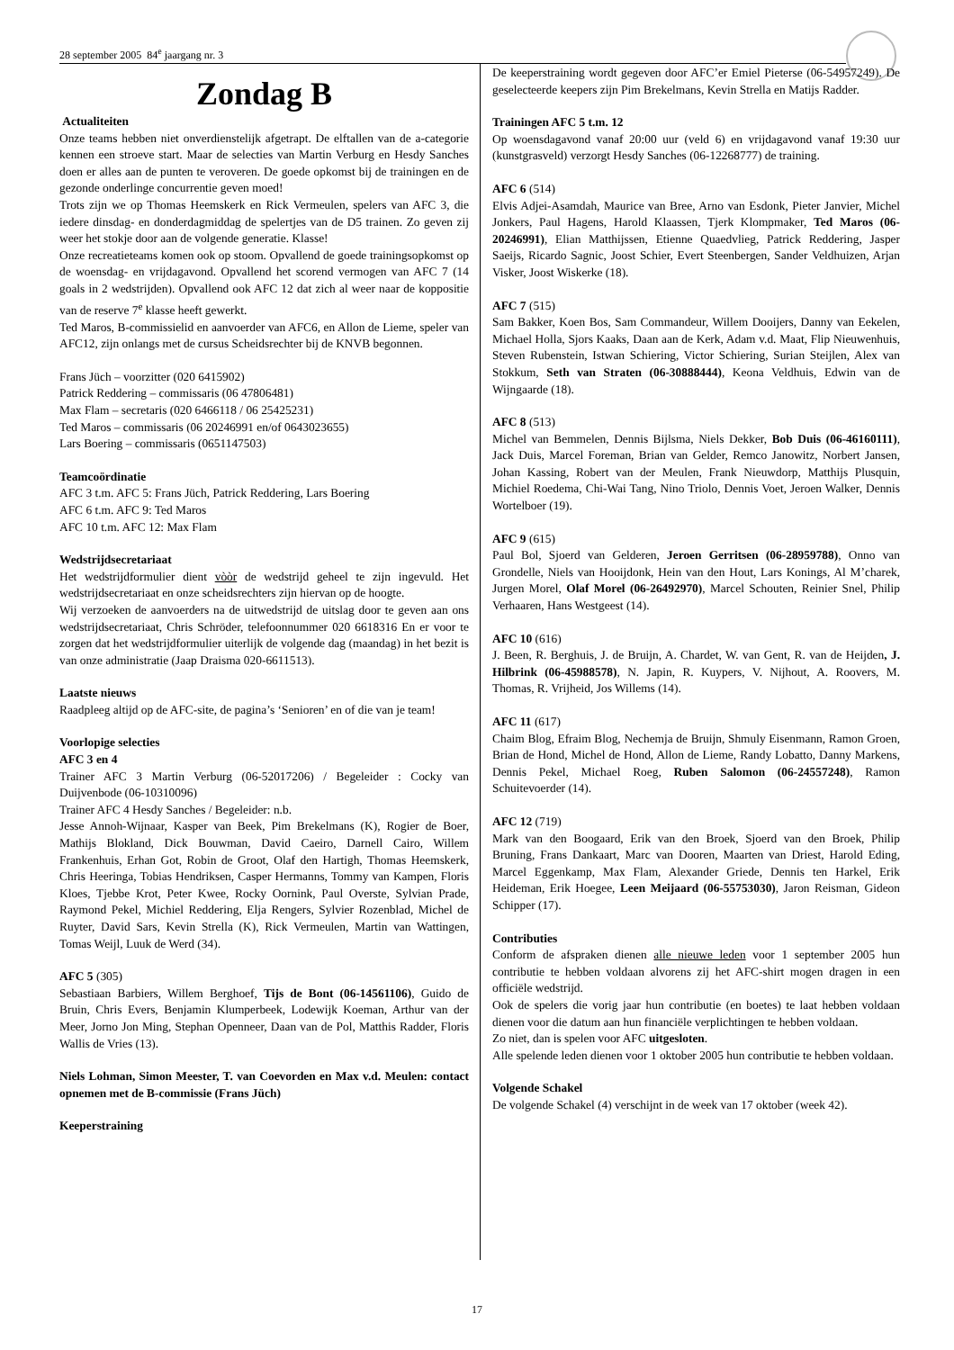28 september 2005 84<sup>e</sup> jaargang nr. 3
Zondag B
Actualiteiten
Onze teams hebben niet onverdienstelijk afgetrapt. De elftallen van de a-categorie kennen een stroeve start. Maar de selecties van Martin Verburg en Hesdy Sanches doen er alles aan de punten te veroveren. De goede opkomst bij de trainingen en de gezonde onderlinge concurrentie geven moed!
Trots zijn we op Thomas Heemskerk en Rick Vermeulen, spelers van AFC 3, die iedere dinsdag- en donderdagmiddag de spelertjes van de D5 trainen. Zo geven zij weer het stokje door aan de volgende generatie. Klasse!
Onze recreatieteams komen ook op stoom. Opvallend de goede trainingsopkomst op de woensdag- en vrijdagavond. Opvallend het scorend vermogen van AFC 7 (14 goals in 2 wedstrijden). Opvallend ook AFC 12 dat zich al weer naar de koppositie van de reserve 7<sup>e</sup> klasse heeft gewerkt.
Ted Maros, B-commissielid en aanvoerder van AFC6, en Allon de Lieme, speler van AFC12, zijn onlangs met de cursus Scheidsrechter bij de KNVB begonnen.
Frans Jüch – voorzitter (020 6415902)
Patrick Reddering – commissaris (06 47806481)
Max Flam – secretaris (020 6466118 / 06 25425231)
Ted Maros – commissaris (06 20246991 en/of 0643023655)
Lars Boering – commissaris (0651147503)
Teamcoördinatie
AFC 3 t.m. AFC 5: Frans Jüch, Patrick Reddering, Lars Boering
AFC 6 t.m. AFC 9: Ted Maros
AFC 10 t.m. AFC 12: Max Flam
Wedstrijdsecretariaat
Het wedstrijdformulier dient vòòr de wedstrijd geheel te zijn ingevuld. Het wedstrijdsecretariaat en onze scheidsrechters zijn hiervan op de hoogte.
Wij verzoeken de aanvoerders na de uitwedstrijd de uitslag door te geven aan ons wedstrijdsecretariaat, Chris Schröder, telefoonnummer 020 6618316 En er voor te zorgen dat het wedstrijdformulier uiterlijk de volgende dag (maandag) in het bezit is van onze administratie (Jaap Draisma 020-6611513).
Laatste nieuws
Raadpleeg altijd op de AFC-site, de pagina’s ‘Senioren’ en of die van je team!
Voorlopige selecties
AFC 3 en 4
Trainer AFC 3 Martin Verburg (06-52017206) / Begeleider : Cocky van Duijvenbode (06-10310096)
Trainer AFC 4 Hesdy Sanches / Begeleider: n.b.
Jesse Annoh-Wijnaar, Kasper van Beek, Pim Brekelmans (K), Rogier de Boer, Mathijs Blokland, Dick Bouwman, David Caeiro, Darnell Cairo, Willem Frankenhuis, Erhan Got, Robin de Groot, Olaf den Hartigh, Thomas Heemskerk, Chris Heeringa, Tobias Hendriksen, Casper Hermanns, Tommy van Kampen, Floris Kloes, Tjebbe Krot, Peter Kwee, Rocky Oornink, Paul Overste, Sylvian Prade, Raymond Pekel, Michiel Reddering, Elja Rengers, Sylvier Rozenblad, Michel de Ruyter, David Sars, Kevin Strella (K), Rick Vermeulen, Martin van Wattingen, Tomas Weijl, Luuk de Werd (34).
AFC 5 (305)
Sebastiaan Barbiers, Willem Berghoef, Tijs de Bont (06-14561106), Guido de Bruin, Chris Evers, Benjamin Klumperbeek, Lodewijk Koeman, Arthur van der Meer, Jorno Jon Ming, Stephan Openneer, Daan van de Pol, Matthis Radder, Floris Wallis de Vries (13).
Niels Lohman, Simon Meester, T. van Coevorden en Max v.d. Meulen: contact opnemen met de B-commissie (Frans Jüch)
Keeperstraining
De keeperstraining wordt gegeven door AFC’er Emiel Pieterse (06-54957249). De geselecteerde keepers zijn Pim Brekelmans, Kevin Strella en Matijs Radder.
Trainingen AFC 5 t.m. 12
Op woensdagavond vanaf 20:00 uur (veld 6) en vrijdagavond vanaf 19:30 uur (kunstgrasveld) verzorgt Hesdy Sanches (06-12268777) de training.
AFC 6 (514)
Elvis Adjei-Asamdah, Maurice van Bree, Arno van Esdonk, Pieter Janvier, Michel Jonkers, Paul Hagens, Harold Klaassen, Tjerk Klompmaker, Ted Maros (06-20246991), Elian Matthijssen, Etienne Quaedvlieg, Patrick Reddering, Jasper Saeijs, Ricardo Sagnic, Joost Schier, Evert Steenbergen, Sander Veldhuizen, Arjan Visker, Joost Wiskerke (18).
AFC 7 (515)
Sam Bakker, Koen Bos, Sam Commandeur, Willem Dooijers, Danny van Eekelen, Michael Holla, Sjors Kaaks, Daan aan de Kerk, Adam v.d. Maat, Flip Nieuwenhuis, Steven Rubenstein, Istwan Schiering, Victor Schiering, Surian Steijlen, Alex van Stokkum, Seth van Straten (06-30888444), Keona Veldhuis, Edwin van de Wijngaarde (18).
AFC 8 (513)
Michel van Bemmelen, Dennis Bijlsma, Niels Dekker, Bob Duis (06-46160111), Jack Duis, Marcel Foreman, Brian van Gelder, Remco Janowitz, Norbert Jansen, Johan Kassing, Robert van der Meulen, Frank Nieuwdorp, Matthijs Plusquin, Michiel Roedema, Chi-Wai Tang, Nino Triolo, Dennis Voet, Jeroen Walker, Dennis Wortelboer (19).
AFC 9 (615)
Paul Bol, Sjoerd van Gelderen, Jeroen Gerritsen (06-28959788), Onno van Grondelle, Niels van Hooijdonk, Hein van den Hout, Lars Konings, Al M’charek, Jurgen Morel, Olaf Morel (06-26492970), Marcel Schouten, Reinier Snel, Philip Verhaaren, Hans Westgeest (14).
AFC 10 (616)
J. Been, R. Berghuis, J. de Bruijn, A. Chardet, W. van Gent, R. van de Heijden, J. Hilbrink (06-45988578), N. Japin, R. Kuypers, V. Nijhout, A. Roovers, M. Thomas, R. Vrijheid, Jos Willems (14).
AFC 11 (617)
Chaim Blog, Efraim Blog, Nechemja de Bruijn, Shmuly Eisenmann, Ramon Groen, Brian de Hond, Michel de Hond, Allon de Lieme, Randy Lobatto, Danny Markens, Dennis Pekel, Michael Roeg, Ruben Salomon (06-24557248), Ramon Schuitevoerder (14).
AFC 12 (719)
Mark van den Boogaard, Erik van den Broek, Sjoerd van den Broek, Philip Bruning, Frans Dankaart, Marc van Dooren, Maarten van Driest, Harold Eding, Marcel Eggenkamp, Max Flam, Alexander Griede, Dennis ten Harkel, Erik Heideman, Erik Hoegee, Leen Meijaard (06-55753030), Jaron Reisman, Gideon Schipper (17).
Contributies
Conform de afspraken dienen alle nieuwe leden voor 1 september 2005 hun contributie te hebben voldaan alvorens zij het AFC-shirt mogen dragen in een officiële wedstrijd.
Ook de spelers die vorig jaar hun contributie (en boetes) te laat hebben voldaan dienen voor die datum aan hun financiële verplichtingen te hebben voldaan.
Zo niet, dan is spelen voor AFC uitgesloten.
Alle spelende leden dienen voor 1 oktober 2005 hun contributie te hebben voldaan.
Volgende Schakel
De volgende Schakel (4) verschijnt in de week van 17 oktober (week 42).
17